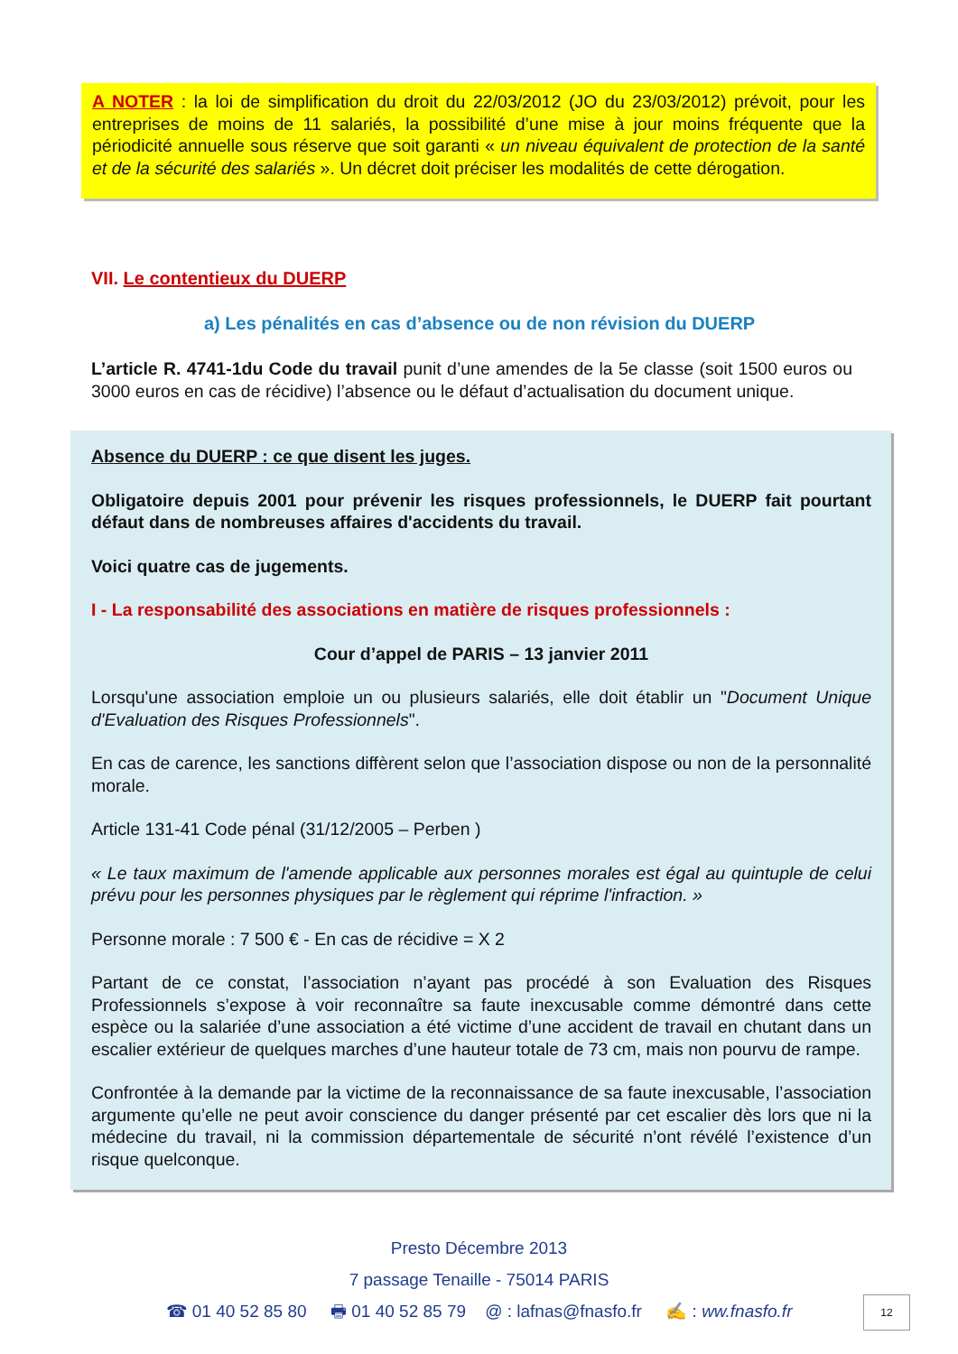A NOTER : la loi de simplification du droit du 22/03/2012 (JO du 23/03/2012) prévoit, pour les entreprises de moins de 11 salariés, la possibilité d’une mise à jour moins fréquente que la périodicité annuelle sous réserve que soit garanti « un niveau équivalent de protection de la santé et de la sécurité des salariés ». Un décret doit préciser les modalités de cette dérogation.
VII. Le contentieux du DUERP
a) Les pénalités en cas d’absence ou de non révision du DUERP
L’article R. 4741-1du Code du travail punit d’une amendes de la 5e classe (soit 1500 euros ou 3000 euros en cas de récidive) l’absence ou le défaut d’actualisation du document unique.
Absence du DUERP : ce que disent les juges.
Obligatoire depuis 2001 pour prévenir les risques professionnels, le DUERP fait pourtant défaut dans de nombreuses affaires d'accidents du travail.
Voici quatre cas de jugements.
I - La responsabilité des associations en matière de risques professionnels :
Cour d’appel de PARIS – 13 janvier 2011
Lorsqu'une association emploie un ou plusieurs salariés, elle doit établir un "Document Unique d'Evaluation des Risques Professionnels".
En cas de carence, les sanctions diffèrent selon que l’association dispose ou non de la personnalité morale.
Article 131-41 Code pénal (31/12/2005 – Perben )
« Le taux maximum de l'amende applicable aux personnes morales est égal au quintuple de celui prévu pour les personnes physiques par le règlement qui réprime l'infraction. »
Personne morale : 7 500 € - En cas de récidive = X 2
Partant de ce constat, l’association n’ayant pas procédé à son Evaluation des Risques Professionnels s’expose à voir reconnaître sa faute inexcusable comme démontré dans cette espèce ou la salariée d’une association a été victime d’une accident de travail en chutant dans un escalier extérieur de quelques marches d’une hauteur totale de 73 cm, mais non pourvu de rampe.
Confrontée à la demande par la victime de la reconnaissance de sa faute inexcusable, l’association argumente qu’elle ne peut avoir conscience du danger présenté par cet escalier dès lors que ni la médecine du travail, ni la commission départementale de sécurité n’ont révélé l’existence d’un risque quelconque.
Presto Décembre 2013
7 passage Tenaille - 75014 PARIS
☎ 01 40 52 85 80 🖶 01 40 52 85 79 @ : lafnas@fnasfo.fr ✍ : ww.fnasfo.fr
12